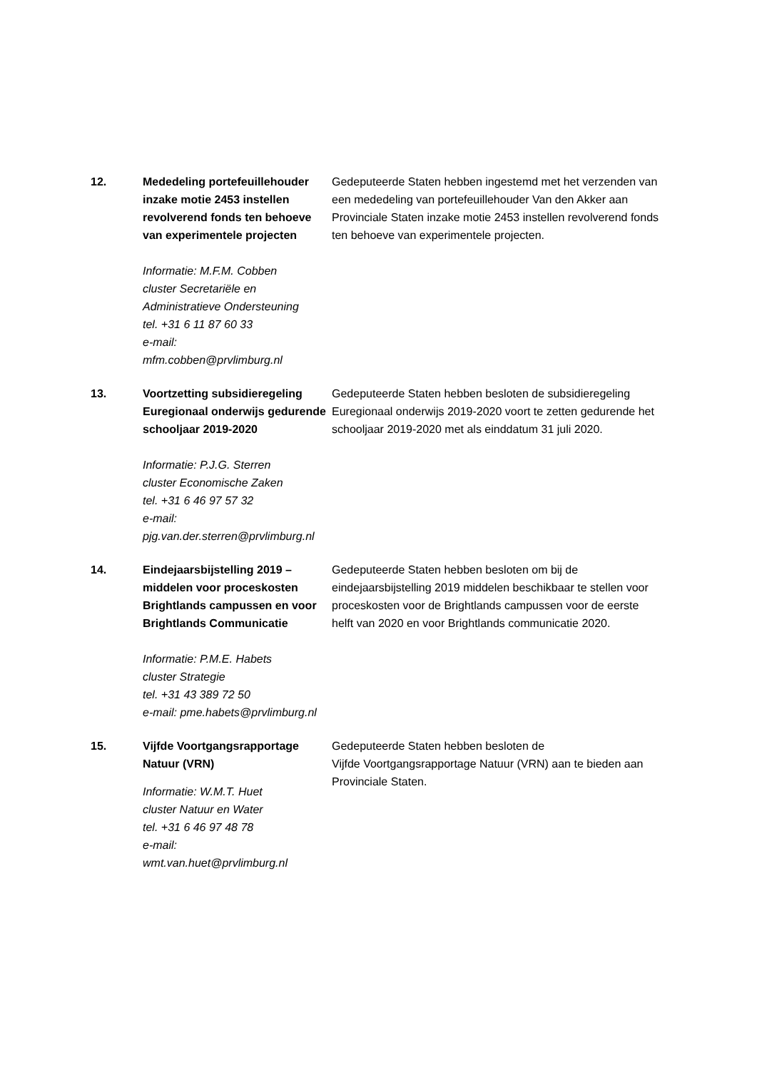12. Mededeling portefeuillehouder inzake motie 2453 instellen revolverend fonds ten behoeve van experimentele projecten
Informatie: M.F.M. Cobben
cluster Secretariële en Administratieve Ondersteuning
tel. +31 6 11 87 60 33
e-mail:
mfm.cobben@prvlimburg.nl
Gedeputeerde Staten hebben ingestemd met het verzenden van een mededeling van portefeuillehouder Van den Akker aan Provinciale Staten inzake motie 2453 instellen revolverend fonds ten behoeve van experimentele projecten.
13. Voortzetting subsidieregeling Euregionaal onderwijs gedurende schooljaar 2019-2020
Informatie: P.J.G. Sterren
cluster Economische Zaken
tel. +31 6 46 97 57 32
e-mail:
pjg.van.der.sterren@prvlimburg.nl
Gedeputeerde Staten hebben besloten de subsidieregeling Euregionaal onderwijs 2019-2020 voort te zetten gedurende het schooljaar 2019-2020 met als einddatum 31 juli 2020.
14. Eindejaarsbijstelling 2019 – middelen voor proceskosten Brightlands campussen en voor Brightlands Communicatie
Informatie: P.M.E. Habets
cluster Strategie
tel. +31 43 389 72 50
e-mail: pme.habets@prvlimburg.nl
Gedeputeerde Staten hebben besloten om bij de eindejaarsbijstelling 2019 middelen beschikbaar te stellen voor proceskosten voor de Brightlands campussen voor de eerste helft van 2020 en voor Brightlands communicatie 2020.
15. Vijfde Voortgangsrapportage Natuur (VRN)
Informatie: W.M.T. Huet
cluster Natuur en Water
tel. +31 6 46 97 48 78
e-mail:
wmt.van.huet@prvlimburg.nl
Gedeputeerde Staten hebben besloten de
Vijfde Voortgangsrapportage Natuur (VRN) aan te bieden aan Provinciale Staten.